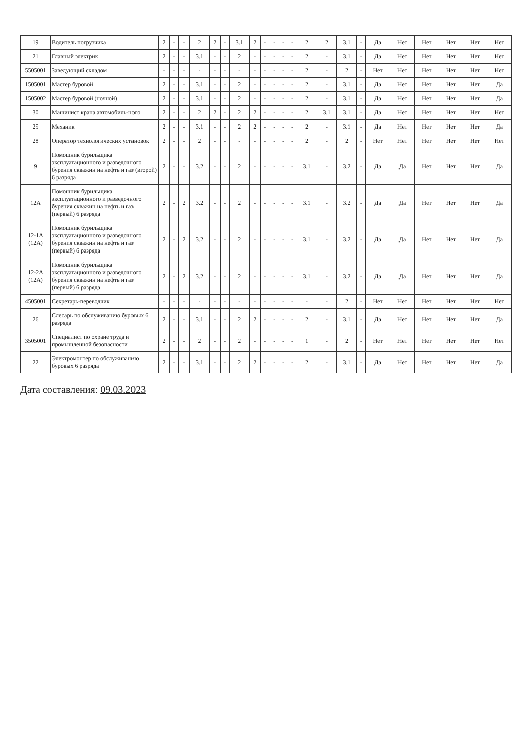| 19 | Водитель погрузчика | 2 | - | - | 2 | 2 | - | 3.1 | 2 | - | - | - | - | 2 | 2 | 3.1 | - | Да | Нет | Нет | Нет | Нет | Нет |
| 21 | Главный электрик | 2 | - | - | 3.1 | - | - | 2 | - | - | - | - | - | 2 | - | 3.1 | - | Да | Нет | Нет | Нет | Нет | Нет |
| 5505001 | Заведующий складом | - | - | - | - | - | - | - | - | - | - | - | - | 2 | - | 2 | - | Нет | Нет | Нет | Нет | Нет | Нет |
| 1505001 | Мастер буровой | 2 | - | - | 3.1 | - | - | 2 | - | - | - | - | - | 2 | - | 3.1 | - | Да | Нет | Нет | Нет | Нет | Да |
| 1505002 | Мастер буровой (ночной) | 2 | - | - | 3.1 | - | - | 2 | - | - | - | - | - | 2 | - | 3.1 | - | Да | Нет | Нет | Нет | Нет | Да |
| 30 | Машинист крана автомобиль-ного | 2 | - | - | 2 | 2 | - | 2 | 2 | - | - | - | - | 2 | 3.1 | 3.1 | - | Да | Нет | Нет | Нет | Нет | Нет |
| 25 | Механик | 2 | - | - | 3.1 | - | - | 2 | 2 | - | - | - | - | 2 | - | 3.1 | - | Да | Нет | Нет | Нет | Нет | Да |
| 28 | Оператор технологических установок | 2 | - | - | 2 | - | - | - | - | - | - | - | - | 2 | - | 2 | - | Нет | Нет | Нет | Нет | Нет | Нет |
| 9 | Помощник бурильщика эксплуатационного и разведочного бурения скважин на нефть и газ (второй) 6 разряда | 2 | - | - | 3.2 | - | - | 2 | - | - | - | - | - | 3.1 | - | 3.2 | - | Да | Да | Нет | Нет | Нет | Да |
| 12А | Помощник бурильщика эксплуатационного и разведочного бурения скважин на нефть и газ (первый) 6 разряда | 2 | - | 2 | 3.2 | - | - | 2 | - | - | - | - | - | 3.1 | - | 3.2 | - | Да | Да | Нет | Нет | Нет | Да |
| 12-1А (12А) | Помощник бурильщика эксплуатационного и разведочного бурения скважин на нефть и газ (первый) 6 разряда | 2 | - | 2 | 3.2 | - | - | 2 | - | - | - | - | - | 3.1 | - | 3.2 | - | Да | Да | Нет | Нет | Нет | Да |
| 12-2А (12А) | Помощник бурильщика эксплуатационного и разведочного бурения скважин на нефть и газ (первый) 6 разряда | 2 | - | 2 | 3.2 | - | - | 2 | - | - | - | - | - | 3.1 | - | 3.2 | - | Да | Да | Нет | Нет | Нет | Да |
| 4505001 | Секретарь-переводчик | - | - | - | - | - | - | - | - | - | - | - | - | - | - | 2 | - | Нет | Нет | Нет | Нет | Нет | Нет |
| 26 | Слесарь по обслуживанию буровых 6 разряда | 2 | - | - | 3.1 | - | - | 2 | 2 | - | - | - | - | 2 | - | 3.1 | - | Да | Нет | Нет | Нет | Нет | Да |
| 3505001 | Специалист по охране труда и промышленной безопасности | 2 | - | - | 2 | - | - | 2 | - | - | - | - | - | 1 | - | 2 | - | Нет | Нет | Нет | Нет | Нет | Нет |
| 22 | Электромонтер по обслуживанию буровых 6 разряда | 2 | - | - | 3.1 | - | - | 2 | 2 | - | - | - | - | 2 | - | 3.1 | - | Да | Нет | Нет | Нет | Нет | Да |
Дата составления: 09.03.2023